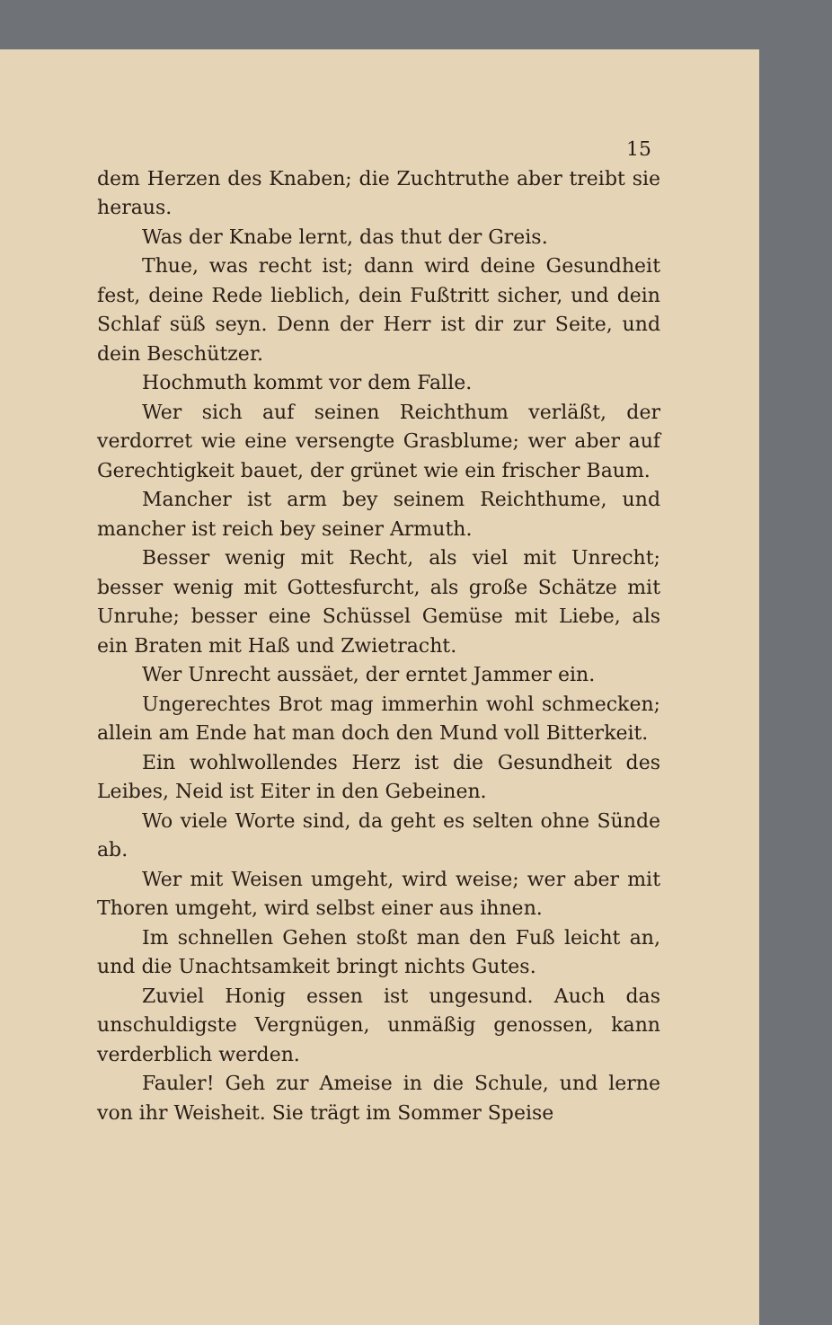15
dem Herzen des Knaben; die Zuchtruthe aber treibt sie heraus.
Was der Knabe lernt, das thut der Greis.
Thue, was recht ist; dann wird deine Gesundheit fest, deine Rede lieblich, dein Fußtritt sicher, und dein Schlaf süß seyn. Denn der Herr ist dir zur Seite, und dein Beschützer.
Hochmuth kommt vor dem Falle.
Wer sich auf seinen Reichthum verläßt, der verdorret wie eine versengte Grasblume; wer aber auf Gerechtigkeit bauet, der grünet wie ein frischer Baum.
Mancher ist arm bey seinem Reichthume, und mancher ist reich bey seiner Armuth.
Besser wenig mit Recht, als viel mit Unrecht; besser wenig mit Gottesfurcht, als große Schätze mit Unruhe; besser eine Schüssel Gemüse mit Liebe, als ein Braten mit Haß und Zwietracht.
Wer Unrecht aussäet, der erntet Jammer ein.
Ungerechtes Brot mag immerhin wohl schmecken; allein am Ende hat man doch den Mund voll Bitterkeit.
Ein wohlwollendes Herz ist die Gesundheit des Leibes, Neid ist Eiter in den Gebeinen.
Wo viele Worte sind, da geht es selten ohne Sünde ab.
Wer mit Weisen umgeht, wird weise; wer aber mit Thoren umgeht, wird selbst einer aus ihnen.
Im schnellen Gehen stoßt man den Fuß leicht an, und die Unachtsamkeit bringt nichts Gutes.
Zuviel Honig essen ist ungesund. Auch das unschuldigste Vergnügen, unmäßig genossen, kann verderblich werden.
Fauler! Geh zur Ameise in die Schule, und lerne von ihr Weisheit. Sie trägt im Sommer Speise